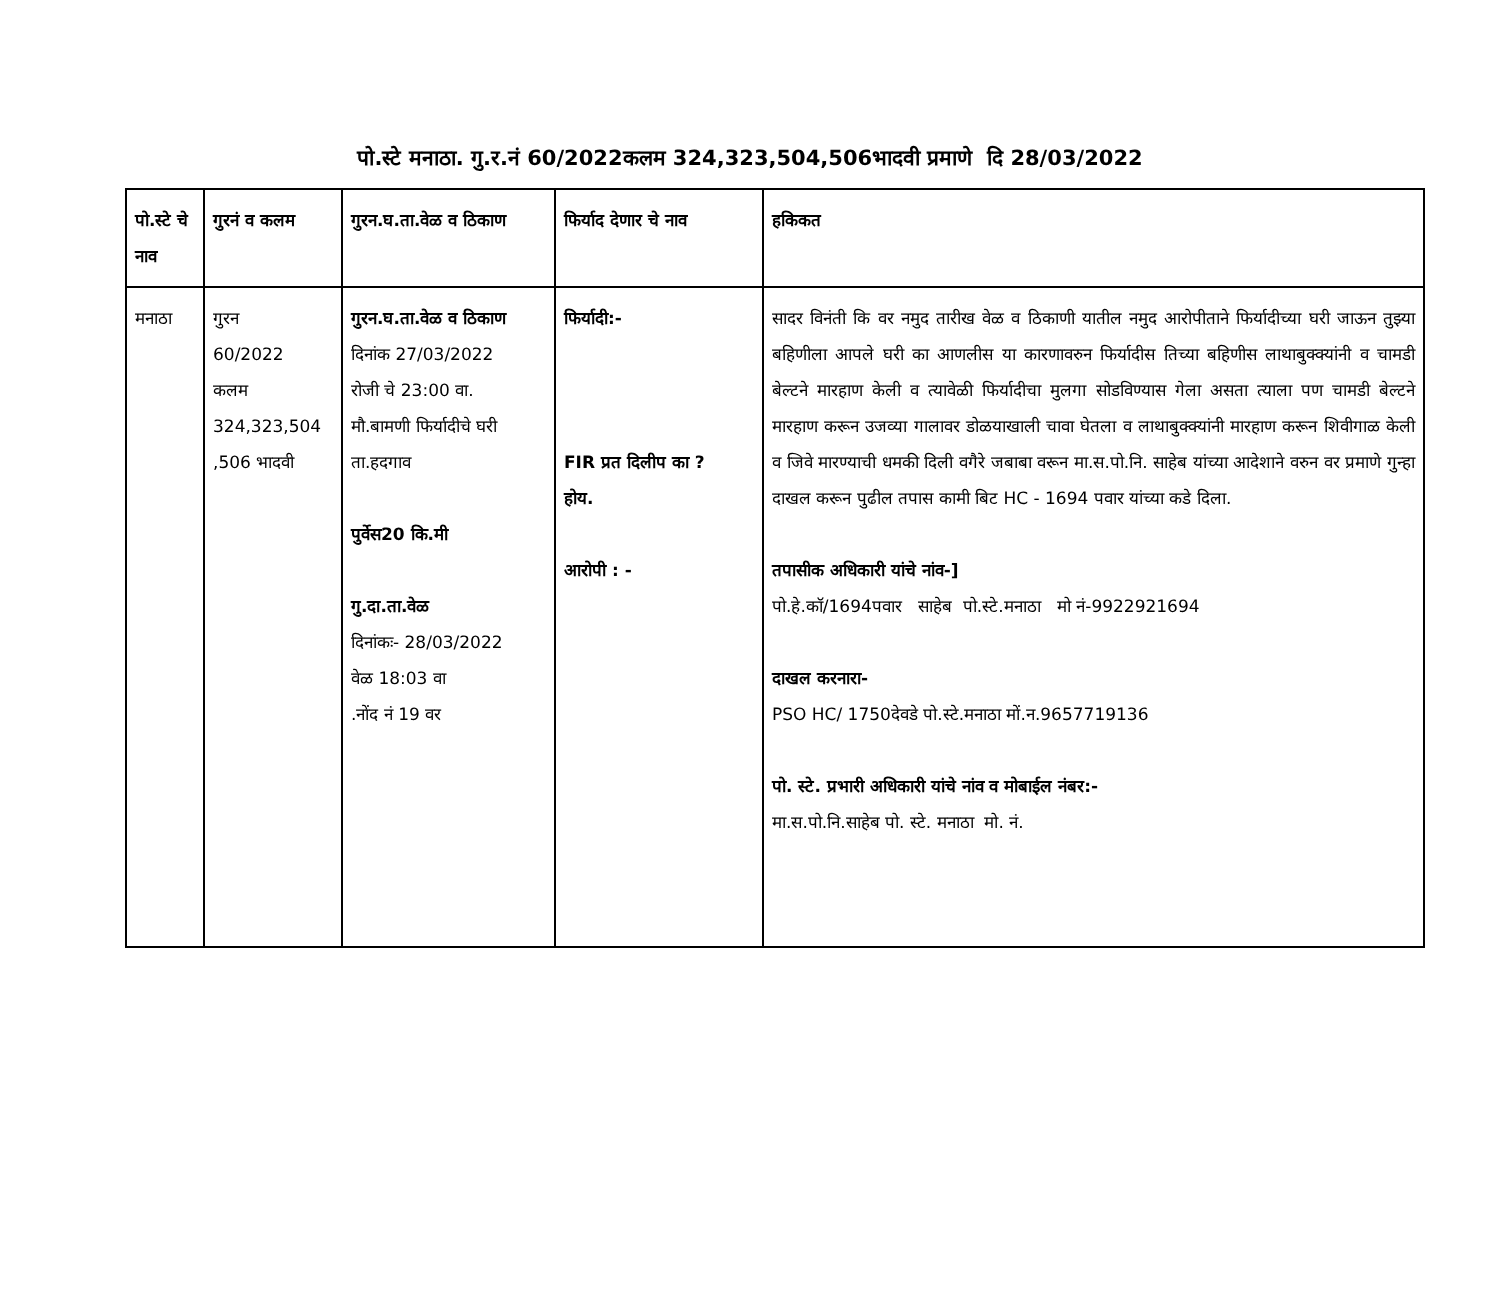पो.स्टे मनाठा. गु.र.नं 60/2022कलम 324,323,504,506भादवी प्रमाणे दि 28/03/2022
| पो.स्टे चे नाव | गुरनं व कलम | गुरन.घ.ता.वेळ व ठिकाण | फिर्याद देणार चे नाव | हकिकत |
| --- | --- | --- | --- | --- |
| मनाठा | गुरन 60/2022 कलम 324,323,504 ,506 भादवी | गुरन.घ.ता.वेळ व ठिकाण दिनांक 27/03/2022 रोजी चे 23:00 वा. मौ.बामणी फिर्यादीचे घरी ता.हदगाव पुर्वेस20 कि.मी गु.दा.ता.वेळ दिनांकः- 28/03/2022 वेळ 18:03 वा .नोंद नं 19 वर | फिर्यादी:- FIR प्रत दिलीप का ? होय. आरोपी : - | सादर विनंती कि वर नमुद तारीख वेळ व ठिकाणी यातील नमुद आरोपीताने फिर्यादीच्या घरी जाऊन तुझ्या बहिणीला आपले घरी का आणलीस या कारणावरुन फिर्यादीस तिच्या बहिणीस लाथाबुक्क्यांनी व चामडी बेल्टने मारहाण केली व त्यावेळी फिर्यादीचा मुलगा सोडविण्यास गेला असता त्याला पण चामडी बेल्टने मारहाण करून उजव्या गालावर डोळयाखाली चावा घेतला व लाथाबुक्क्यांनी मारहाण करून शिवीगाळ केली व जिवे मारण्याची धमकी दिली वगैरे जबाबा वरून मा.स.पो.नि. साहेब यांच्या आदेशाने वरुन वर प्रमाणे गुन्हा दाखल करून पुढील तपास कामी बिट HC - 1694 पवार यांच्या कडे दिला. तपासीक अधिकारी यांचे नांव-] पो.हे.कॉ/1694पवार साहेब पो.स्टे.मनाठा मो नं-9922921694 दाखल करनारा- PSO HC/ 1750देवडे पो.स्टे.मनाठा मों.न.9657719136 पो. स्टे. प्रभारी अधिकारी यांचे नांव व मोबाईल नंबर:- मा.स.पो.नि.साहेब पो. स्टे. मनाठा मो. नं. |